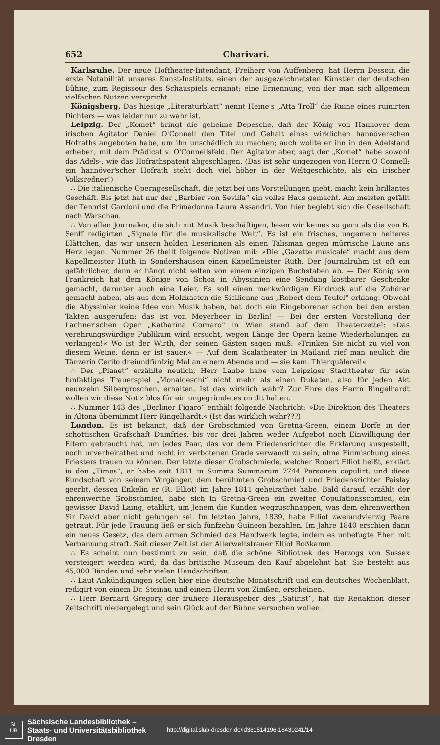652 Charivari.
Karlsruhe. Der neue Hoftheater-Intendant, Freiherr von Auffenberg, hat Herrn Dessoir, die erste Notabilität unseres Kunst-Instituts, einen der ausgezeichnetsten Künstler der deutschen Bühne, zum Regisseur des Schauspiels ernannt; eine Ernennung, von der man sich allgemein vielfachen Nutzen verspricht.
Königsberg. Das hiesige „Literaturblatt“ nennt Heine's „Atta Troll“ die Ruine eines ruinirten Dichters — was leider nur zu wahr ist.
Leipzig. Der „Komet“ bringt die geheime Depesche, daß der König von Hannover dem irischen Agitator Daniel O'Connell den Titel und Gehalt eines wirklichen hannöverschen Hofraths angeboten habe, um ihn unschädlich zu machen; auch wollte er ihn in den Adelstand erheben, mit dem Prädicat v. O'Connellsfeld. Der Agitator aber, sagt der „Komet“ habe sowohl das Adels-, wie das Hofrathspatent abgeschlagen. (Das ist sehr ungezogen von Herrn O Connell; ein hannöver'scher Hofrath steht doch viel höher in der Weltgeschichte, als ein irischer Volksredner!)
∴ Die italienische Operngesellschaft, die jetzt bei uns Vorstellungen giebt, macht kein brillantes Geschäft. Bis jetzt hat nur der „Barbier von Sevilla“ ein volles Haus gemacht. Am meisten gefällt der Tenorist Gardoni und die Primadonna Laura Assandri. Von hier begiebt sich die Gesellschaft nach Warschau.
∴ Von allen Journalen, die sich mit Musik beschäftigen, lesen wir keines so gern als die von B. Senff redigirten „Signale für die musikalische Welt“. Es ist ein frisches, ungemein heiteres Blättchen, das wir unsern holden Leserinnen als einen Talisman gegen mürrische Laune ans Herz legen. Nummer 26 theilt folgende Notizen mit: »Die „Gazette musicale“ macht aus dem Kapellmeister Huth in Sondershausen einen Kapellmeister Ruth. Der Journalruhm ist oft ein gefährlicher, denn er hängt nicht selten von einem einzigen Buchstaben ab. — Der König von Frankreich hat dem Könige von Schoa in Abyssinien eine Sendung kostbarer Geschenke gemacht, darunter auch eine Leier. Es soll einen merkwürdigen Eindruck auf die Zuhörer gemacht haben, als aus dem Holzkasten die Sicilienne aus „Robert dem Teufel“ erklang. Obwohl die Abyssinier keine Idee von Musik haben, hat doch ein Eingeborener schon bei den ersten Takten ausgerufen: das ist von Meyerbeer in Berlin! — Bei der ersten Vorstellung der Lachner'schen Oper „Katharina Cornaro“ in Wien stand auf dem Theaterzettel: »Das verehrungswürdige Publikum wird ersucht, wegen Länge der Opern keine Wiederholungen zu verlangen!« Wo ist der Wirth, der seinen Gästen sagen muß: »Trinken Sie nicht zu viel von diesem Weine, denn er ist sauer.« — Auf dem Scalatheater in Mailand rief man neulich die Tänzerin Cerito dreiundfünfzig Mal an einem Abende und — sie kam. Thierquälerei!«
∴ Der „Planet“ erzählte neulich, Herr Laube habe vom Leipziger Stadttheater für sein fünfaktiges Trauerspiel „Monaldeschi“ nicht mehr als einen Dukaten, also für jeden Akt neunzehn Silbergroschen, erhalten. Ist das wirklich wahr? Zur Ehre des Herrn Ringelhardt wollen wir diese Notiz blos für ein ungegründetes on dit halten.
∴ Nummer 143 des „Berliner Figaro“ enthält folgende Nachricht: »Die Direktion des Theaters in Altona übernimmt Herr Ringelhardt.« (Ist das wirklich wahr???)
London. Es ist bekannt, daß der Grobschmied von Gretna-Green, einem Dorfe in der schottischen Grafschaft Dumfries, bis vor drei Jahren weder Aufgebot noch Einwilligung der Eltern gebraucht hat, um jedes Paar, das vor dem Friedensrichter die Erklärung ausgestellt, noch unverheirathet und nicht im verbotenen Grade verwandt zu sein, ohne Einmischung eines Priesters trauen zu können. Der letzte dieser Grobschmiede, welcher Robert Elliot heißt, erklärt in den „Times“, er habe seit 1811 in Summa Summarum 7744 Personen copulirt, und diese Kundschaft von seinem Vorgänger, dem berühmten Grobschmied und Friedensrichter Paislay geerbt, dessen Enkelin er (R. Elliot) im Jahre 1811 geheirathet habe. Bald darauf, erzählt der ehrenwerthe Grobschmied, habe sich in Gretna-Green ein zweiter Copulationsschmied, ein gewisser David Laing, etablirt, um Jenem die Kunden wegzuschnappen, was dem ehrenwerthen Sir David aber nicht gelungen sei. Im letzten Jahre, 1839, habe Elliot zweiundvierzig Paare getraut. Für jede Trauung ließ er sich fünfzehn Guineen bezahlen. Im Jahre 1840 erschien dann ein neues Gesetz, das dem armen Schmied das Handwerk legte, indem es unbefugte Ehen mit Verbannung straft. Seit dieser Zeit ist der Allerweltstrauer Elliot Roßkamm.
∴ Es scheint nun bestimmt zu sein, daß die schöne Bibliothek des Herzogs von Sussex versteigert werden wird, da das britische Museum den Kauf abgelehnt hat. Sie besteht aus 45,000 Bänden und sehr vielen Handschriften.
∴ Laut Ankündigungen sollen hier eine deutsche Monatschrift und ein deutsches Wochenblatt, redigirt von einem Dr. Steinau und einem Herrn von Zimßen, erscheinen.
∴ Herr Bernard Gregory, der frühere Herausgeber des „Satirist“, hat die Redaktion dieser Zeitschrift niedergelegt und sein Glück auf der Bühne versuchen wollen.
SL
UB
Sächsische Landesbibliothek –
Staats- und Universitätsbibliothek Dresden
http://digital.slub-dresden.de/id381514196-18430241/14